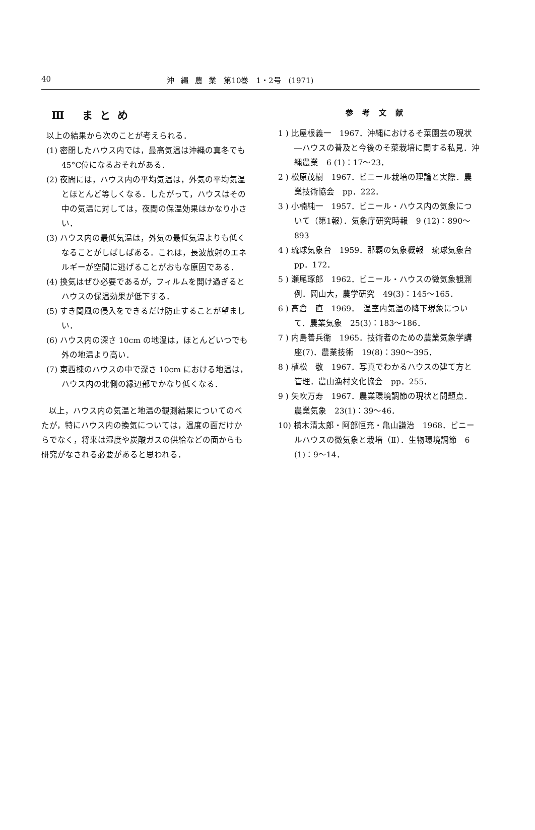40 沖 縄 農 業　第10巻　1・2号　(1971)
Ⅲ まとめ
以上の結果から次のことが考えられる．
(1) 密閉したハウス内では，最高気温は沖縄の真冬でも45°C位になるおそれがある．
(2) 夜間には，ハウス内の平均気温は，外気の平均気温とほとんど等しくなる．したがって，ハウスはその中の気温に対しては，夜間の保温効果はかなり小さい．
(3) ハウス内の最低気温は，外気の最低気温よりも低くなることがしばしばある．これは，長波放射のエネルギーが空間に逃げることがおもな原因である．
(4) 換気はぜひ必要であるが，フィルムを開け過ぎるとハウスの保温効果が低下する．
(5) すき間風の侵入をできるだけ防止することが望ましい．
(6) ハウス内の深さ 10cm の地温は，ほとんどいつでも外の地温より高い．
(7) 東西棟のハウスの中で深さ 10cm における地温は，ハウス内の北側の縁辺部でかなり低くなる．
以上，ハウス内の気温と地温の観測結果についてのべたが，特にハウス内の換気については，温度の面だけからでなく，将来は湿度や炭酸ガスの供給などの面からも研究がなされる必要があると思われる．
参考文献
1 ) 比屋根義一　1967．沖縄におけるそ菜園芸の現状―ハウスの普及と今後のそ菜栽培に関する私見．沖縄農業　6 (1)：17〜23．
2 ) 松原茂樹　1967．ビニール栽培の理論と実際．農業技術協会　pp．222．
3 ) 小楠純一　1957．ビニール・ハウス内の気象について（第1報）．気象庁研究時報　9 (12)：890〜893
4 ) 琉球気象台　1959．那覇の気象概報　琉球気象台　pp．172．
5 ) 瀬尾琢郎　1962．ビニール・ハウスの微気象観測例．岡山大，農学研究　49(3)：145〜165．
6 ) 高倉　直　1969．　温室内気温の降下現象について．農業気象　25(3)：183〜186．
7 ) 内島善兵衛　1965．技術者のための農業気象学講座(7)．農業技術　19(8)：390〜395．
8 ) 植松　敬　1967．写真でわかるハウスの建て方と管理．農山漁村文化協会　pp．255．
9 ) 矢吹万寿　1967．農業環境調節の現状と問題点．農業気象　23(1)：39〜46．
10) 横木清太郎・阿部恒充・亀山謙治　1968．ビニールハウスの微気象と栽培（Ⅱ）．生物環境調節　6 (1)：9〜14．